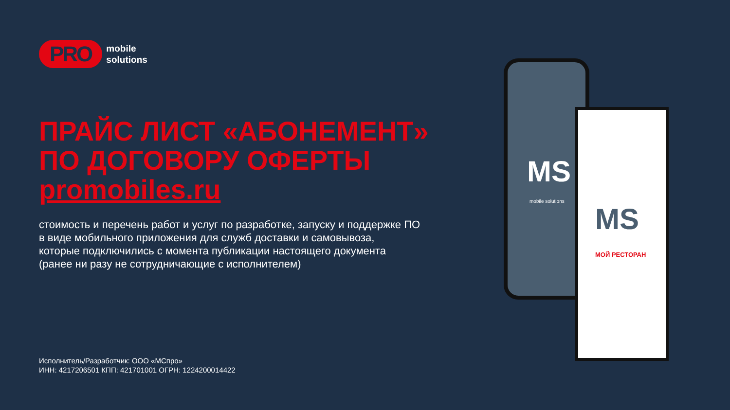PRO mobile
solutions
ПРАЙС ЛИСТ «АБОНЕМЕНТ»
ПО ДОГОВОРУ ОФЕРТЫ
promobiles.ru
стоимость и перечень работ и услуг по разработке, запуску и поддержке ПО
в виде мобильного приложения для служб доставки и самовывоза,
которые подключились с момента публикации настоящего документа
(ранее ни разу не сотрудничающие с исполнителем)
Исполнитель/Разработчик: ООО «МСпро»
ИНН: 4217206501 КПП: 421701001 ОГРН: 1224200014422
MS
mobile solutions
MS
МОЙ РЕСТОРАН